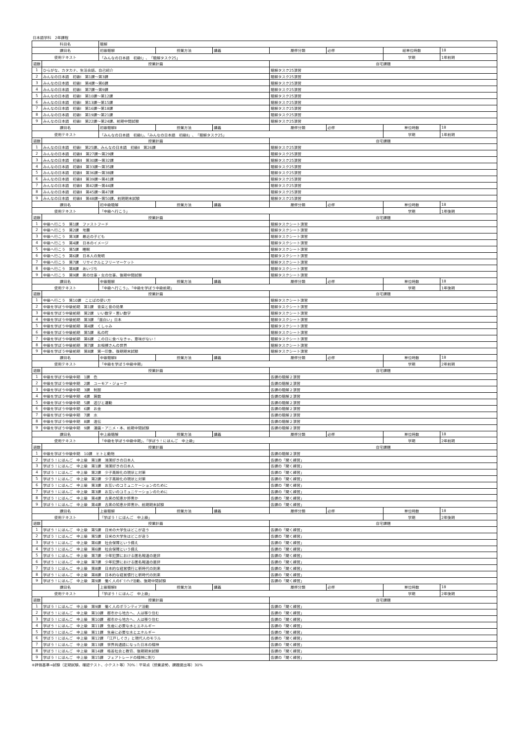日本語学科　2年課程
| 科目名 | | 聴解 | | | | | | |
| 課目名 | | 初級聴解 | 授業方法 | 講義 | 履修分類 | 必修 | 総単位時数 | 18 |
| 使用テキスト | | 「みんなの日本語 初級Ⅰ」、「聴解タスク25」 | | | | | 学期 | 1年前期 |
| 週数 | 授業計画 | | | | 自宅課題 | | | |
| 1 | ひらがな、カタカナ、生活会話、自己紹介 | | | | 聴解タスク25演習 | | | |
| 2 | みんなの日本語 初級Ⅰ 第1課～第3課 | | | | 聴解タスク25演習 | | | |
| 3 | みんなの日本語 初級Ⅰ 第4課～第6課 | | | | 聴解タスク25演習 | | | |
| 4 | みんなの日本語 初級Ⅰ 第7課～第9課 | | | | 聴解タスク25演習 | | | |
| 5 | みんなの日本語 初級Ⅰ 第10課～第12課 | | | | 聴解タスク25演習 | | | |
| 6 | みんなの日本語 初級Ⅰ 第13課～第15課 | | | | 聴解タスク25演習 | | | |
| 7 | みんなの日本語 初級Ⅰ 第16課～第18課 | | | | 聴解タスク25演習 | | | |
| 8 | みんなの日本語 初級Ⅰ 第19課～第21課 | | | | 聴解タスク25演習 | | | |
| 9 | みんなの日本語 初級Ⅰ 第22課～第24課、前期中間試験 | | | | 聴解タスク25演習 | | | |
| 課目名 | | 初級聴解Ⅱ | 授業方法 | 講義 | 履修分類 | 必修 | 単位時数 | 18 |
| 使用テキスト | | 「みんなの日本語 初級Ⅰ」、「みんなの日本語 初級Ⅱ」、「聴解タスク25」 | | | | | 学期 | 1年前期 |
| 週数 | 授業計画 | | | | 自宅課題 | | | |
| 1 | みんなの日本語 初級Ⅰ 第25課、みんなの日本語 初級Ⅱ 第26課 | | | | 聴解タスク25演習 | | | |
| 2 | みんなの日本語 初級Ⅱ 第27課～第29課 | | | | 聴解タスク25演習 | | | |
| 3 | みんなの日本語 初級Ⅱ 第30課～第32課 | | | | 聴解タスク25演習 | | | |
| 4 | みんなの日本語 初級Ⅱ 第33課～第35課 | | | | 聴解タスク25演習 | | | |
| 5 | みんなの日本語 初級Ⅱ 第36課～第38課 | | | | 聴解タスク25演習 | | | |
| 6 | みんなの日本語 初級Ⅱ 第39課～第41課 | | | | 聴解タスク25演習 | | | |
| 7 | みんなの日本語 初級Ⅱ 第42課～第44課 | | | | 聴解タスク25演習 | | | |
| 8 | みんなの日本語 初級Ⅱ 第45課～第47課 | | | | 聴解タスク25演習 | | | |
| 9 | みんなの日本語 初級Ⅱ 第48課～第50課、前期期末試験 | | | | 聴解タスク25演習 | | | |
| 課目名 | | 初中級聴解 | 授業方法 | 講義 | 履修分類 | 必修 | 単位時数 | 18 |
| 使用テキスト | | 「中級へ行こう」 | | | | | 学期 | 1年後期 |
| 週数 | 授業計画 | | | | 自宅課題 | | | |
| 1 | 中級へ行こう 第1課 ファストフード | | | | 聴解タスクシート演習 | | | |
| 2 | 中級へ行こう 第2課 地震 | | | | 聴解タスクシート演習 | | | |
| 3 | 中級へ行こう 第3課 最近の子ども | | | | 聴解タスクシート演習 | | | |
| 4 | 中級へ行こう 第4課 日本のイメージ | | | | 聴解タスクシート演習 | | | |
| 5 | 中級へ行こう 第5課 睡眠 | | | | 聴解タスクシート演習 | | | |
| 6 | 中級へ行こう 第6課 日本人の発明 | | | | 聴解タスクシート演習 | | | |
| 7 | 中級へ行こう 第7課 リサイクルとフリーマーケット | | | | 聴解タスクシート演習 | | | |
| 8 | 中級へ行こう 第8課 あいづち | | | | 聴解タスクシート演習 | | | |
| 9 | 中級へ行こう 第9課 男の仕事・女の仕事、後期中間試験 | | | | 聴解タスクシート演習 | | | |
| 課目名 | | 中級聴解 | 授業方法 | 講義 | 履修分類 | 必修 | 単位時数 | 18 |
| 使用テキスト | | 「中級へ行こう」、「中級を学ぼう中級前期」 | | | | | 学期 | 1年後期 |
| 週数 | 授業計画 | | | | 自宅課題 | | | |
| 1 | 中級へ行こう 第10課 ことばの使い方 | | | | 聴解タスクシート演習 | | | |
| 2 | 中級を学ぼう中級前期 第1課 音楽と音の効果 | | | | 聴解タスクシート演習 | | | |
| 3 | 中級を学ぼう中級前期 第2課 いい数字・悪い数字 | | | | 聴解タスクシート演習 | | | |
| 4 | 中級を学ぼう中級前期 第3課 「面白い」日本 | | | | 聴解タスクシート演習 | | | |
| 5 | 中級を学ぼう中級前期 第4課 くしゃみ | | | | 聴解タスクシート演習 | | | |
| 6 | 中級を学ぼう中級前期 第5課 私の町 | | | | 聴解タスクシート演習 | | | |
| 7 | 中級を学ぼう中級前期 第6課 この日に食べなきゃ、意味がない！ | | | | 聴解タスクシート演習 | | | |
| 8 | 中級を学ぼう中級前期 第7課 お相撲さんの世界 | | | | 聴解タスクシート演習 | | | |
| 9 | 中級を学ぼう中級前期 第8課 第一印象、後期期末試験 | | | | 聴解タスクシート演習 | | | |
| 課目名 | | 中級聴解Ⅱ | 授業方法 | 講義 | 履修分類 | 必修 | 単位時数 | 18 |
| 使用テキスト | | 「中級を学ぼう中級中期」 | | | | | 学期 | 2年前期 |
| 週数 | 授業計画 | | | | 自宅課題 | | | |
| 1 | 中級を学ぼう中級中期 1課 色 | | | | 各課の聴解２演習 | | | |
| 2 | 中級を学ぼう中級中期 2課 ユーモア・ジョーク | | | | 各課の聴解２演習 | | | |
| 3 | 中級を学ぼう中級中期 3課 制服 | | | | 各課の聴解２演習 | | | |
| 4 | 中級を学ぼう中級中期 4課 算数 | | | | 各課の聴解２演習 | | | |
| 5 | 中級を学ぼう中級中期 5課 遊びと運動 | | | | 各課の聴解２演習 | | | |
| 6 | 中級を学ぼう中級中期 6課 お金 | | | | 各課の聴解２演習 | | | |
| 7 | 中級を学ぼう中級中期 7課 水 | | | | 各課の聴解２演習 | | | |
| 8 | 中級を学ぼう中級中期 8課 遺伝 | | | | 各課の聴解２演習 | | | |
| 9 | 中級を学ぼう中級中期 9課 漫画・アニメ・本、前期中間試験 | | | | 各課の聴解２演習 | | | |
| 課目名 | | 中上級聴解 | 授業方法 | 講義 | 履修分類 | 必修 | 単位時数 | 18 |
| 使用テキスト | | 「中級を学ぼう中級中期」、「学ぼう！にほんご 中上級」 | | | | | 学期 | 2年前期 |
| 週数 | 授業計画 | | | | 自宅課題 | | | |
| 1 | 中級を学ぼう中級中期 10課 ヒトと動物 | | | | 各課の聴解２演習 | | | |
| 2 | 学ぼう！にほんご 中上級 第1課 清潔好きの日本人 | | | | 各課の「聞く練習」 | | | |
| 3 | 学ぼう！にほんご 中上級 第1課 清潔好きの日本人 | | | | 各課の「聞く練習」 | | | |
| 4 | 学ぼう！にほんご 中上級 第2課 少子高齢化の現状と対策 | | | | 各課の「聞く練習」 | | | |
| 5 | 学ぼう！にほんご 中上級 第2課 少子高齢化の現状と対策 | | | | 各課の「聞く練習」 | | | |
| 6 | 学ぼう！にほんご 中上級 第3課 お互いのコミュニケーションのために | | | | 各課の「聞く練習」 | | | |
| 7 | 学ぼう！にほんご 中上級 第3課 お互いのコミュニケーションのために | | | | 各課の「聞く練習」 | | | |
| 8 | 学ぼう！にほんご 中上級 第4課 古来の知恵か弊害か | | | | 各課の「聞く練習」 | | | |
| 9 | 学ぼう！にほんご 中上級 第4課 古来の知恵か弊害か、前期期末試験 | | | | 各課の「聞く練習」 | | | |
| 課目名 | | 上級聴解 | 授業方法 | 講義 | 履修分類 | 必修 | 単位時数 | 18 |
| 使用テキスト | | 「学ぼう！にほんご 中上級」 | | | | | 学期 | 2年後期 |
| 週数 | 授業計画 | | | | 自宅課題 | | | |
| 1 | 学ぼう！にほんご 中上級 第5課 日米の大学生はどこが違う | | | | 各課の「聞く練習」 | | | |
| 2 | 学ぼう！にほんご 中上級 第5課 日米の大学生はどこが違う | | | | 各課の「聞く練習」 | | | |
| 3 | 学ぼう！にほんご 中上級 第6課 社会保障という備え | | | | 各課の「聞く練習」 | | | |
| 4 | 学ぼう！にほんご 中上級 第6課 社会保障という備え | | | | 各課の「聞く練習」 | | | |
| 5 | 学ぼう！にほんご 中上級 第7課 少年犯罪における匿名報道の是非 | | | | 各課の「聞く練習」 | | | |
| 6 | 学ぼう！にほんご 中上級 第7課 少年犯罪における匿名報道の是非 | | | | 各課の「聞く練習」 | | | |
| 7 | 学ぼう！にほんご 中上級 第8課 日本的な経営慣行と新時代の到来 | | | | 各課の「聞く練習」 | | | |
| 8 | 学ぼう！にほんご 中上級 第8課 日本的な経営慣行と新時代の到来 | | | | 各課の「聞く練習」 | | | |
| 9 | 学ぼう！にほんご 中上級 第9課 働く人のﾎﾞﾗﾝﾃｨｱ活動、後期中間試験 | | | | 各課の「聞く練習」 | | | |
| 課目名 | | 上級聴解Ⅱ | 授業方法 | 講義 | 履修分類 | 必修 | 単位時数 | 18 |
| 使用テキスト | | 「学ぼう！にほんご 中上級」 | | | | | 学期 | 2年後期 |
| 週数 | 授業計画 | | | | 自宅課題 | | | |
| 1 | 学ぼう！にほんご 中上級 第9課 働く人のボランティア活動 | | | | 各課の「聞く練習」 | | | |
| 2 | 学ぼう！にほんご 中上級 第10課 都市から地方へ、人は移り住む | | | | 各課の「聞く練習」 | | | |
| 3 | 学ぼう！にほんご 中上級 第10課 都市から地方へ、人は移り住む | | | | 各課の「聞く練習」 | | | |
| 4 | 学ぼう！にほんご 中上級 第11課 生産に必要な水とエネルギー | | | | 各課の「聞く練習」 | | | |
| 5 | 学ぼう！にほんご 中上級 第11課 生産に必要な水とエネルギー | | | | 各課の「聞く練習」 | | | |
| 6 | 学ぼう！にほんご 中上級 第12課 「江戸しぐさ」と現代人のモラル | | | | 各課の「聞く練習」 | | | |
| 7 | 学ぼう！にほんご 中上級 第13課 世界共通語になった日本の精神 | | | | 各課の「聞く練習」 | | | |
| 8 | 学ぼう！にほんご 中上級 第14課 格差社会と教育、後期期末試験 | | | | 各課の「聞く練習」 | | | |
| 9 | 学ぼう！にほんご 中上級 第15課 フェアトレードの精神に則り | | | | 各課の「聞く練習」 | | | |
※評価基準→試験（定期試験、確認テスト、小テスト等）70%：平常点（授業姿勢、課題提出等）30%